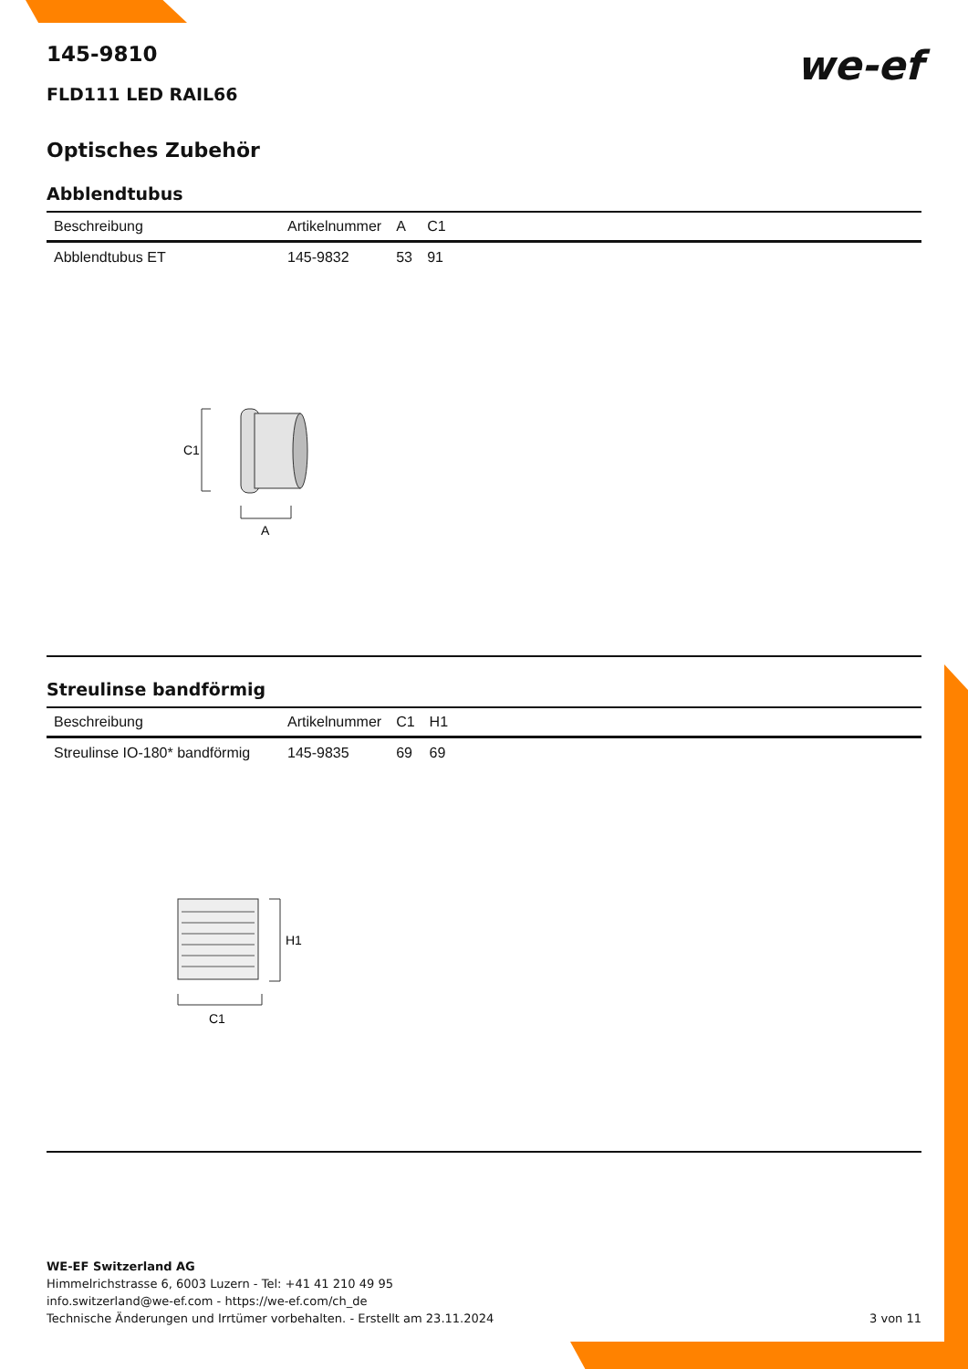we-ef
145-9810
FLD111 LED RAIL66
Optisches Zubehör
Abblendtubus
| Beschreibung | Artikelnummer | A | C1 |
| --- | --- | --- | --- |
| Abblendtubus ET | 145-9832 | 53 | 91 |
C1
A
Streulinse bandförmig
| Beschreibung | Artikelnummer | C1 | H1 |
| --- | --- | --- | --- |
| Streulinse IO-180* bandförmig | 145-9835 | 69 | 69 |
H1
C1
WE-EF Switzerland AG
Himmelrichstrasse 6, 6003 Luzern - Tel: +41 41 210 49 95
info.switzerland@we-ef.com - https://we-ef.com/ch_de
Technische Änderungen und Irrtümer vorbehalten. - Erstellt am 23.11.2024 3 von 11